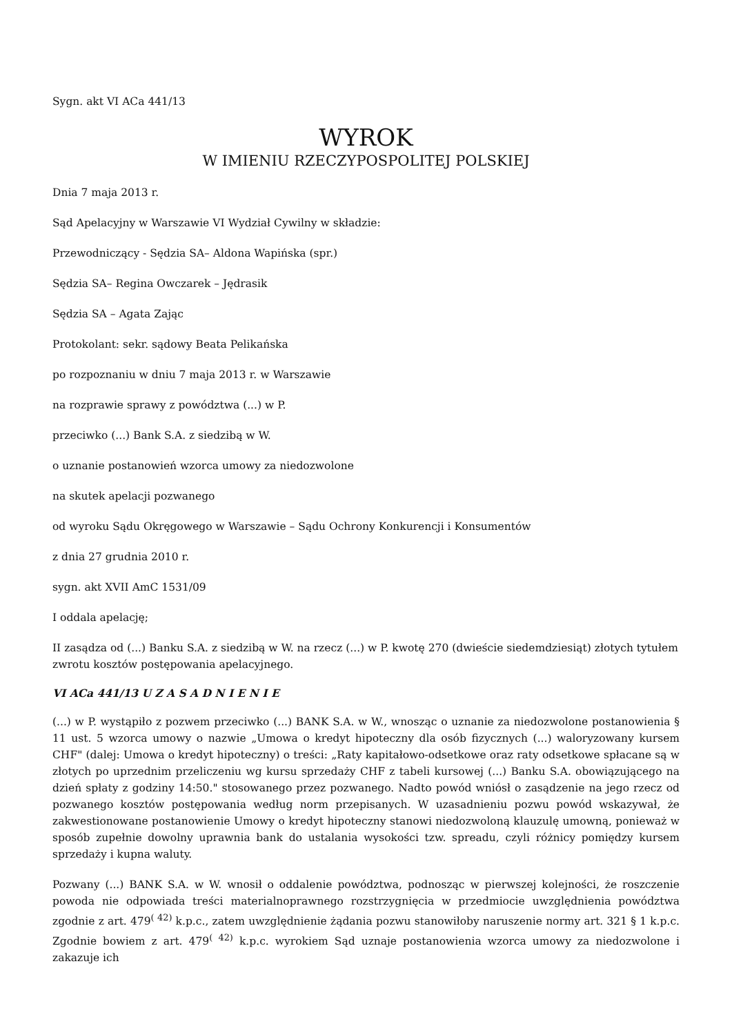Sygn. akt VI ACa 441/13
WYROK
W IMIENIU RZECZYPOSPOLITEJ POLSKIEJ
Dnia 7 maja 2013 r.
Sąd Apelacyjny w Warszawie VI Wydział Cywilny w składzie:
Przewodniczący - Sędzia SA– Aldona Wapińska (spr.)
Sędzia SA– Regina Owczarek – Jędrasik
Sędzia SA – Agata Zając
Protokolant: sekr. sądowy Beata Pelikańska
po rozpoznaniu w dniu 7 maja 2013 r. w Warszawie
na rozprawie sprawy z powództwa (...) w P.
przeciwko (...) Bank S.A. z siedzibą w W.
o uznanie postanowień wzorca umowy za niedozwolone
na skutek apelacji pozwanego
od wyroku Sądu Okręgowego w Warszawie – Sądu Ochrony Konkurencji i Konsumentów
z dnia 27 grudnia 2010 r.
sygn. akt XVII AmC 1531/09
I oddala apelację;
II zasądza od (...) Banku S.A. z siedzibą w W. na rzecz (...) w P. kwotę 270 (dwieście siedemdziesiąt) złotych tytułem zwrotu kosztów postępowania apelacyjnego.
VI ACa 441/13 U Z A S A D N I E N I E
(...) w P. wystąpiło z pozwem przeciwko (...) BANK S.A. w W., wnosząc o uznanie za niedozwolone postanowienia § 11 ust. 5 wzorca umowy o nazwie „Umowa o kredyt hipoteczny dla osób fizycznych (...) waloryzowany kursem CHF" (dalej: Umowa o kredyt hipoteczny) o treści: „Raty kapitałowo-odsetkowe oraz raty odsetkowe spłacane są w złotych po uprzednim przeliczeniu wg kursu sprzedaży CHF z tabeli kursowej (...) Banku S.A. obowiązującego na dzień spłaty z godziny 14:50." stosowanego przez pozwanego. Nadto powód wniósł o zasądzenie na jego rzecz od pozwanego kosztów postępowania według norm przepisanych. W uzasadnieniu pozwu powód wskazywał, że zakwestionowane postanowienie Umowy o kredyt hipoteczny stanowi niedozwoloną klauzulę umowną, ponieważ w sposób zupełnie dowolny uprawnia bank do ustalania wysokości tzw. spreadu, czyli różnicy pomiędzy kursem sprzedaży i kupna waluty.
Pozwany (...) BANK S.A. w W. wnosił o oddalenie powództwa, podnosząc w pierwszej kolejności, że roszczenie powoda nie odpowiada treści materialnoprawnego rozstrzygnięcia w przedmiocie uwzględnienia powództwa zgodnie z art. 479<sup>( 42)</sup> k.p.c., zatem uwzględnienie żądania pozwu stanowiłoby naruszenie normy art. 321 § 1 k.p.c. Zgodnie bowiem z art. 479<sup>( 42)</sup> k.p.c. wyrokiem Sąd uznaje postanowienia wzorca umowy za niedozwolone i zakazuje ich